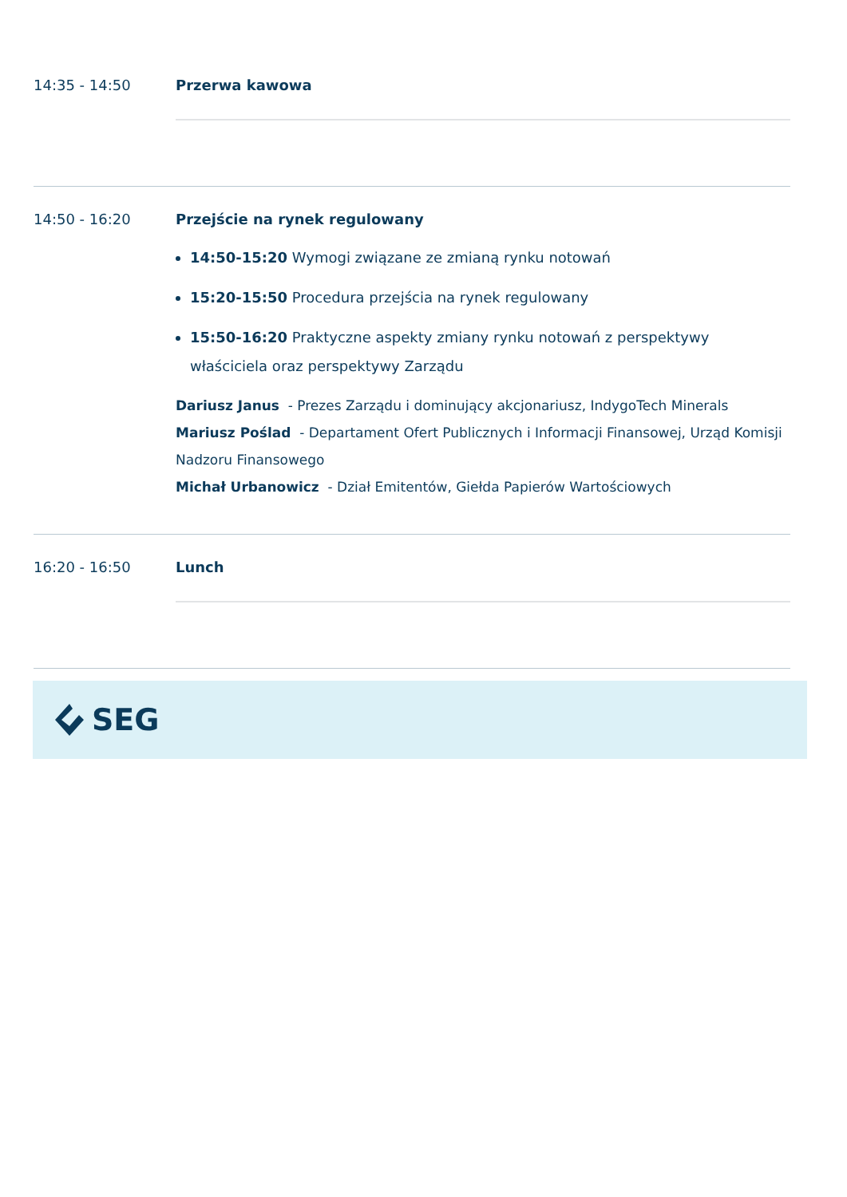14:35 - 14:50 Przerwa kawowa
14:50 - 16:20 Przejście na rynek regulowany
14:50-15:20 Wymogi związane ze zmianą rynku notowań
15:20-15:50 Procedura przejścia na rynek regulowany
15:50-16:20 Praktyczne aspekty zmiany rynku notowań z perspektywy właściciela oraz perspektywy Zarządu
Dariusz Janus - Prezes Zarządu i dominujący akcjonariusz, IndygoTech Minerals
Mariusz Poślad - Departament Ofert Publicznych i Informacji Finansowej, Urząd Komisji Nadzoru Finansowego
Michał Urbanowicz - Dział Emitentów, Giełda Papierów Wartościowych
16:20 - 16:50 Lunch
SEG